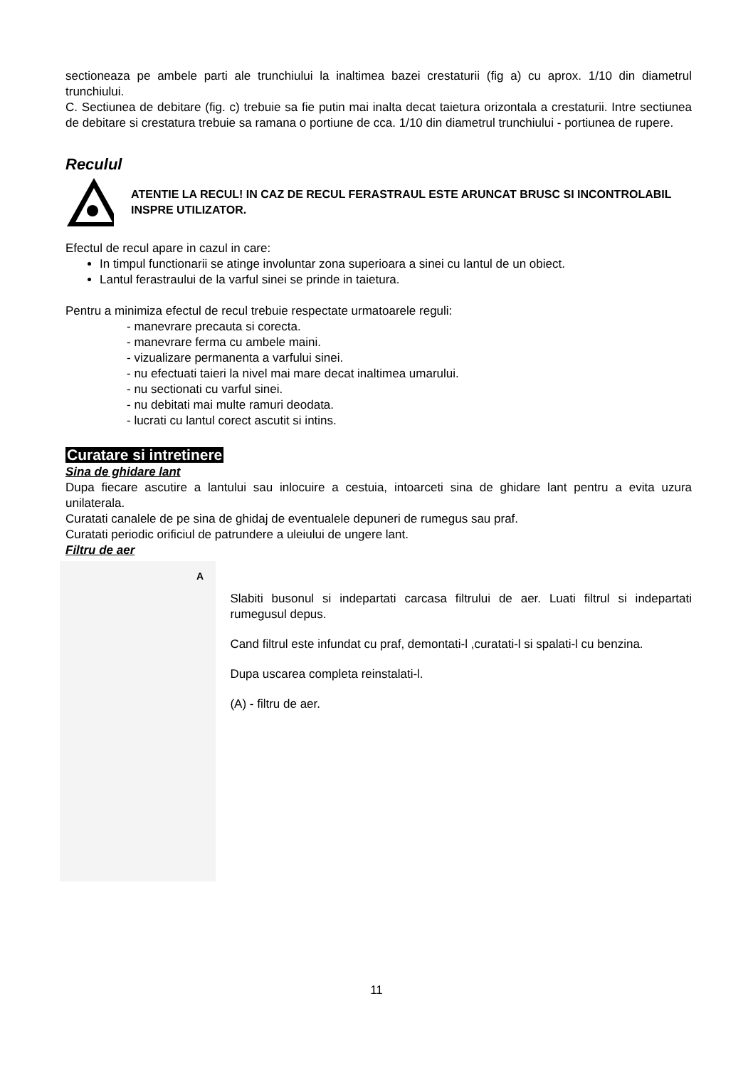sectioneaza pe ambele parti ale trunchiului la inaltimea bazei crestaturii (fig a) cu aprox. 1/10 din diametrul trunchiului.
C. Sectiunea de debitare (fig. c) trebuie sa fie putin mai inalta decat taietura orizontala a crestaturii. Intre sectiunea de debitare si crestatura trebuie sa ramana o portiune de cca. 1/10 din diametrul trunchiului - portiunea de rupere.
Reculul
ATENTIE LA RECUL! IN CAZ DE RECUL FERASTRAUL ESTE ARUNCAT BRUSC SI INCONTROLABIL INSPRE UTILIZATOR.
Efectul de recul apare in cazul in care:
In timpul functionarii se atinge involuntar zona superioara a sinei cu lantul de un obiect.
Lantul ferastraului de la varful sinei se prinde in taietura.
Pentru a minimiza efectul de recul trebuie respectate urmatoarele reguli:
- manevrare precauta si corecta.
- manevrare ferma cu ambele maini.
- vizualizare permanenta a varfului sinei.
- nu efectuati taieri la nivel mai mare decat inaltimea umarului.
- nu sectionati cu varful sinei.
- nu debitati mai multe ramuri deodata.
- lucrati cu lantul corect ascutit si intins.
Curatare si intretinere
Sina de ghidare lant
Dupa fiecare ascutire a lantului sau inlocuire a cestuia, intoarceti sina de ghidare lant pentru a evita uzura unilaterala.
Curatati canalele de pe sina de ghidaj de eventualele depuneri de rumegus sau praf.
Curatati periodic orificiul de patrundere a uleiului de ungere lant.
Filtru de aer
A
Slabiti busonul si indepartati carcasa filtrului de aer. Luati filtrul si indepartati rumegusul depus.
Cand filtrul este infundat cu praf, demontati-l ,curatati-l si spalati-l cu benzina.
Dupa uscarea completa reinstalati-l.
(A) - filtru de aer.
11